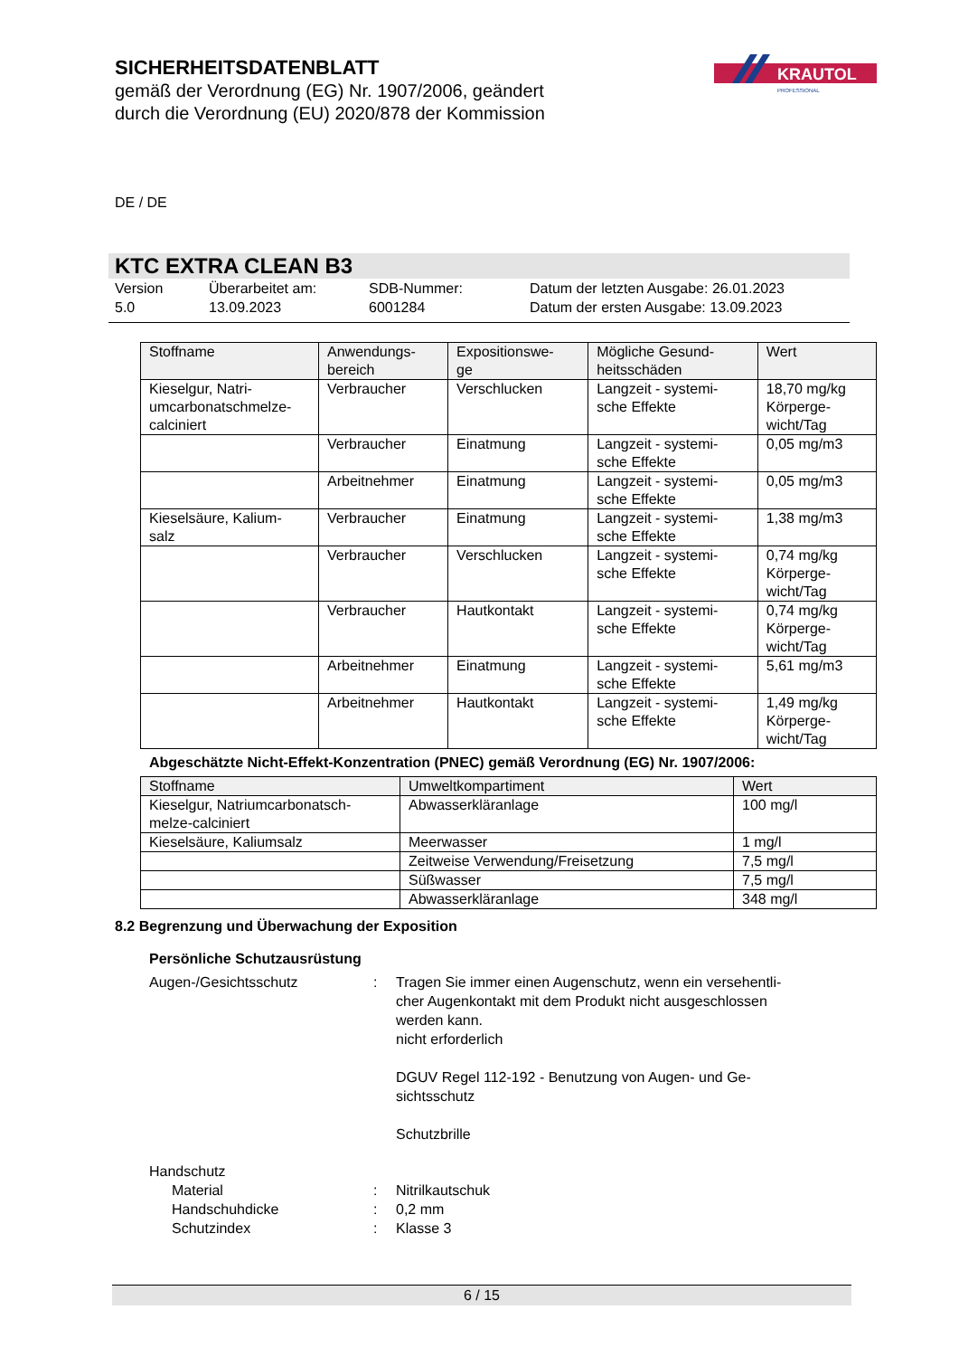SICHERHEITSDATENBLATT
gemäß der Verordnung (EG) Nr. 1907/2006, geändert
durch die Verordnung (EU) 2020/878 der Kommission
KRAUTOL
PROFESSIONAL
DE / DE
KTC EXTRA CLEAN B3
Version
5.0
Überarbeitet am:
13.09.2023
SDB-Nummer:
6001284
Datum der letzten Ausgabe: 26.01.2023
Datum der ersten Ausgabe: 13.09.2023
| Stoffname | Anwendungs- bereich | Expositionswe- ge | Mögliche Gesund- heitsschäden | Wert |
| --- | --- | --- | --- | --- |
| Kieselgur, Natri- umcarbonatschmelze- calciniert | Verbraucher | Verschlucken | Langzeit - systemi- sche Effekte | 18,70 mg/kg Körperge- wicht/Tag |
| | Verbraucher | Einatmung | Langzeit - systemi- sche Effekte | 0,05 mg/m3 |
| | Arbeitnehmer | Einatmung | Langzeit - systemi- sche Effekte | 0,05 mg/m3 |
| Kieselsäure, Kalium- salz | Verbraucher | Einatmung | Langzeit - systemi- sche Effekte | 1,38 mg/m3 |
| | Verbraucher | Verschlucken | Langzeit - systemi- sche Effekte | 0,74 mg/kg Körperge- wicht/Tag |
| | Verbraucher | Hautkontakt | Langzeit - systemi- sche Effekte | 0,74 mg/kg Körperge- wicht/Tag |
| | Arbeitnehmer | Einatmung | Langzeit - systemi- sche Effekte | 5,61 mg/m3 |
| | Arbeitnehmer | Hautkontakt | Langzeit - systemi- sche Effekte | 1,49 mg/kg Körperge- wicht/Tag |
Abgeschätzte Nicht-Effekt-Konzentration (PNEC) gemäß Verordnung (EG) Nr. 1907/2006:
| Stoffname | Umweltkompartiment | Wert |
| --- | --- | --- |
| Kieselgur, Natriumcarbonatsch- melze-calciniert | Abwasserkläranlage | 100 mg/l |
| Kieselsäure, Kaliumsalz | Meerwasser | 1 mg/l |
| | Zeitweise Verwendung/Freisetzung | 7,5 mg/l |
| | Süßwasser | 7,5 mg/l |
| | Abwasserkläranlage | 348 mg/l |
8.2 Begrenzung und Überwachung der Exposition
Persönliche Schutzausrüstung
Augen-/Gesichtsschutz
:
Tragen Sie immer einen Augenschutz, wenn ein versehentli-
cher Augenkontakt mit dem Produkt nicht ausgeschlossen
werden kann.
nicht erforderlich
DGUV Regel 112-192 - Benutzung von Augen- und Ge-
sichtsschutz
Schutzbrille
Handschutz
Material
:
Nitrilkautschuk
Handschuhdicke
:
0,2 mm
Schutzindex
:
Klasse 3
6 / 15